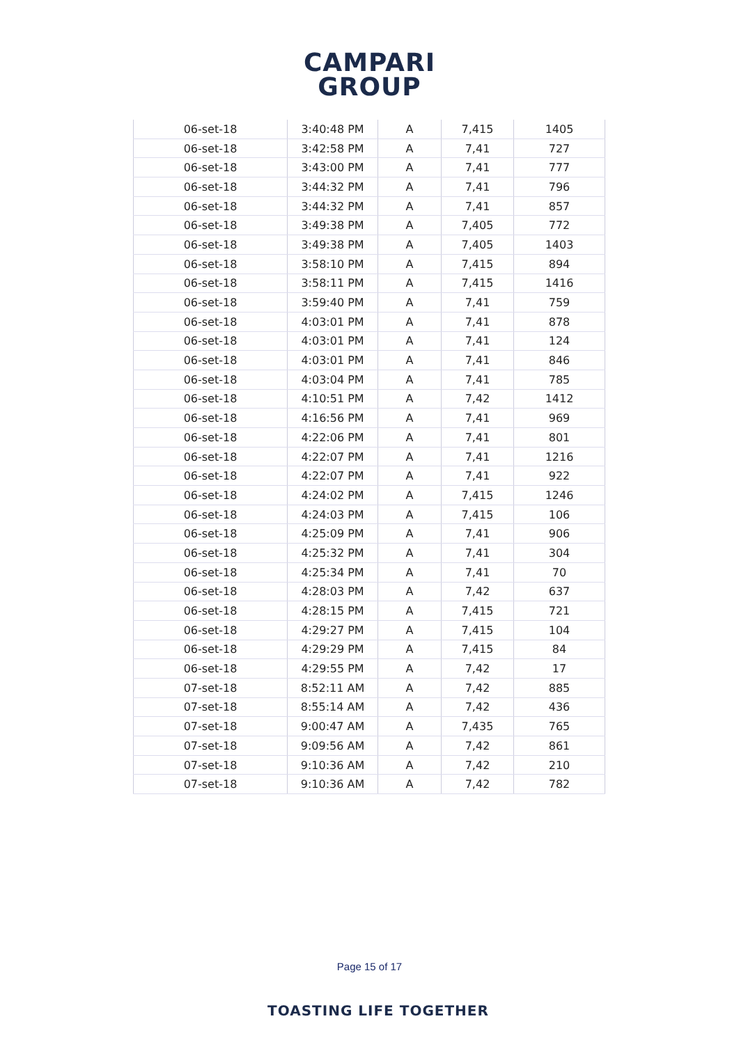CAMPARI
GROUP
| 06-set-18 | 3:40:48 PM | A | 7,415 | 1405 |
| 06-set-18 | 3:42:58 PM | A | 7,41 | 727 |
| 06-set-18 | 3:43:00 PM | A | 7,41 | 777 |
| 06-set-18 | 3:44:32 PM | A | 7,41 | 796 |
| 06-set-18 | 3:44:32 PM | A | 7,41 | 857 |
| 06-set-18 | 3:49:38 PM | A | 7,405 | 772 |
| 06-set-18 | 3:49:38 PM | A | 7,405 | 1403 |
| 06-set-18 | 3:58:10 PM | A | 7,415 | 894 |
| 06-set-18 | 3:58:11 PM | A | 7,415 | 1416 |
| 06-set-18 | 3:59:40 PM | A | 7,41 | 759 |
| 06-set-18 | 4:03:01 PM | A | 7,41 | 878 |
| 06-set-18 | 4:03:01 PM | A | 7,41 | 124 |
| 06-set-18 | 4:03:01 PM | A | 7,41 | 846 |
| 06-set-18 | 4:03:04 PM | A | 7,41 | 785 |
| 06-set-18 | 4:10:51 PM | A | 7,42 | 1412 |
| 06-set-18 | 4:16:56 PM | A | 7,41 | 969 |
| 06-set-18 | 4:22:06 PM | A | 7,41 | 801 |
| 06-set-18 | 4:22:07 PM | A | 7,41 | 1216 |
| 06-set-18 | 4:22:07 PM | A | 7,41 | 922 |
| 06-set-18 | 4:24:02 PM | A | 7,415 | 1246 |
| 06-set-18 | 4:24:03 PM | A | 7,415 | 106 |
| 06-set-18 | 4:25:09 PM | A | 7,41 | 906 |
| 06-set-18 | 4:25:32 PM | A | 7,41 | 304 |
| 06-set-18 | 4:25:34 PM | A | 7,41 | 70 |
| 06-set-18 | 4:28:03 PM | A | 7,42 | 637 |
| 06-set-18 | 4:28:15 PM | A | 7,415 | 721 |
| 06-set-18 | 4:29:27 PM | A | 7,415 | 104 |
| 06-set-18 | 4:29:29 PM | A | 7,415 | 84 |
| 06-set-18 | 4:29:55 PM | A | 7,42 | 17 |
| 07-set-18 | 8:52:11 AM | A | 7,42 | 885 |
| 07-set-18 | 8:55:14 AM | A | 7,42 | 436 |
| 07-set-18 | 9:00:47 AM | A | 7,435 | 765 |
| 07-set-18 | 9:09:56 AM | A | 7,42 | 861 |
| 07-set-18 | 9:10:36 AM | A | 7,42 | 210 |
| 07-set-18 | 9:10:36 AM | A | 7,42 | 782 |
Page 15 of 17
TOASTING LIFE TOGETHER